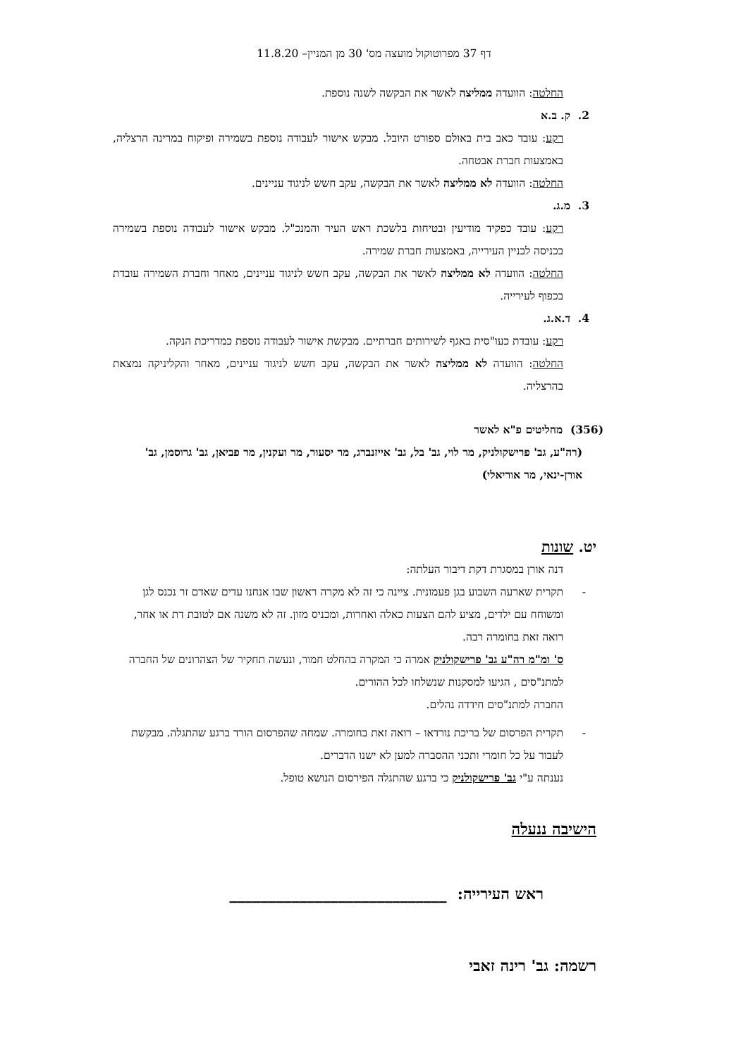דף 37 מפרוטוקול מועצה מס' 30 מן המניין– 11.8.20
החלטה: הוועדה ממליצה לאשר את הבקשה לשנה נוספת.
2. ק. ב.א
רקע: עובד כאב בית באולם ספורט היובל. מבקש אישור לעבודה נוספת בשמירה ופיקוח במרינה הרצליה, באמצעות חברת אבטחה.
החלטה: הוועדה לא ממליצה לאשר את הבקשה, עקב חשש לניגוד עניינים.
3. מ.ג.
רקע: עובד כפקיד מודיעין ובטיחות בלשכת ראש העיר והמנכ"ל. מבקש אישור לעבודה נוספת בשמירה בכניסה לבניין העירייה, באמצעות חברת שמירה.
החלטה: הוועדה לא ממליצה לאשר את הבקשה, עקב חשש לניגוד עניינים, מאחר וחברת השמירה עובדת בכפוף לעירייה.
4. ד.א.ג.
רקע: עובדת כעו"סית באגף לשירותים חברתיים. מבקשת אישור לעבודה נוספת כמדריכת הנקה.
החלטה: הוועדה לא ממליצה לאשר את הבקשה, עקב חשש לניגוד עניינים, מאחר והקליניקה נמצאת בהרצליה.
(356) מחליטים פ"א לאשר
(רה"ע, גב' פרישקולניק, מר לוי, גב' בל, גב' אייזנברג, מר יסעור, מר ועקנין, מר פביאן, גב' גרוסמן, גב' אורן-ינאי, מר אוריאלי)
יט. שונות
דנה אורן במסגרת דקת דיבור העלתה:
- תקרית שארעה השבוע בגן פעמונית. ציינה כי זה לא מקרה ראשון שבו אנחנו עדים שאדם זר נכנס לגן ומשוחח עם ילדים, מציע להם הצעות כאלה ואחרות, ומכניס מזון. זה לא משנה אם לטובת דת או אחר, רואה זאת בחומרה רבה.
ס' ומ"מ רה"ע גב' פרישקולניק אמרה כי המקרה בהחלט חמור, ונעשה תחקיר של הצהרונים של החברה למתנ"סים , הגיעו למסקנות שנשלחו לכל ההורים.
החברה למתנ"סים חידדה נהלים.
- תקרית הפרסום של בריכת נורדאו – רואה זאת בחומרה. שמחה שהפרסום הורד ברגע שהתגלה. מבקשת לעבור על כל חומרי ותכני ההסברה למען לא ישנו הדברים.
נענתה ע"י גב' פרישקולניק כי ברגע שהתגלה הפירסום הנושא טופל.
הישיבה ננעלה
ראש העירייה: ____________________________
רשמה: גב' רינה זאבי